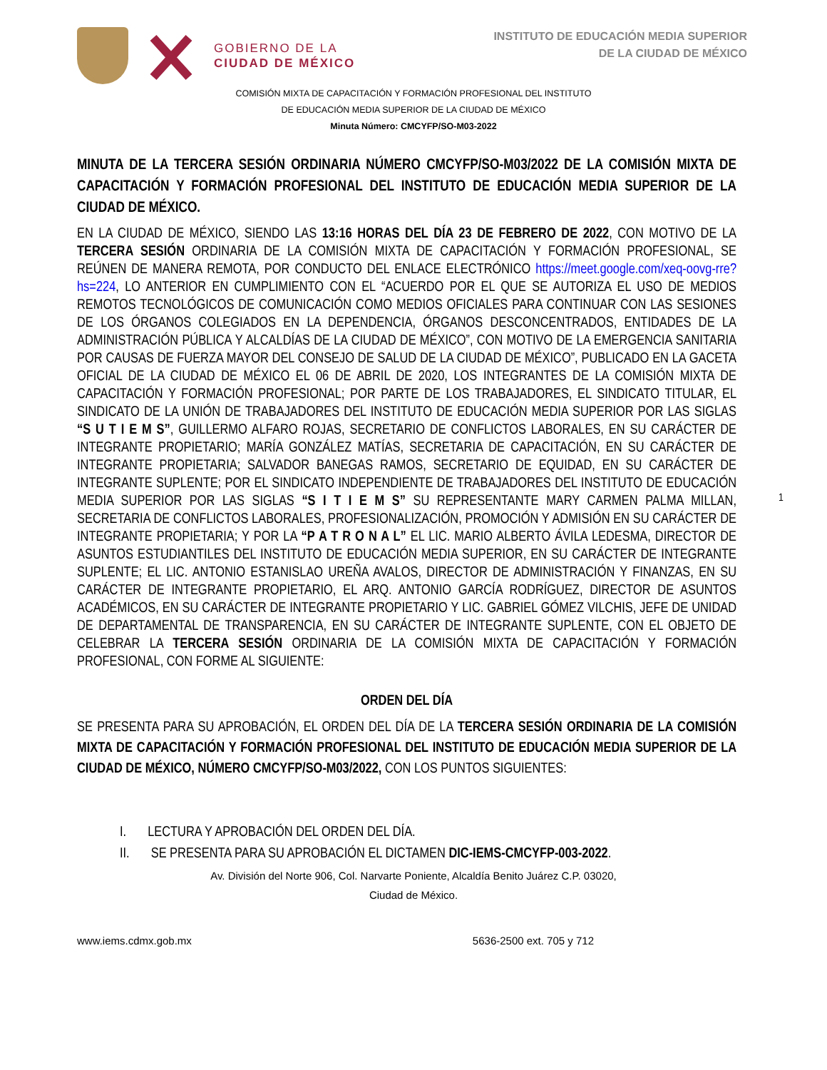GOBIERNO DE LA
CIUDAD DE MÉXICO
INSTITUTO DE EDUCACIÓN MEDIA SUPERIOR
DE LA CIUDAD DE MÉXICO
COMISIÓN MIXTA DE CAPACITACIÓN Y FORMACIÓN PROFESIONAL DEL INSTITUTO
DE EDUCACIÓN MEDIA SUPERIOR DE LA CIUDAD DE MÉXICO
Minuta Número: CMCYFP/SO-M03-2022
MINUTA DE LA TERCERA SESIÓN ORDINARIA NÚMERO CMCYFP/SO-M03/2022 DE LA COMISIÓN MIXTA DE CAPACITACIÓN Y FORMACIÓN PROFESIONAL DEL INSTITUTO DE EDUCACIÓN MEDIA SUPERIOR DE LA CIUDAD DE MÉXICO.
EN LA CIUDAD DE MÉXICO, SIENDO LAS 13:16 HORAS DEL DÍA 23 DE FEBRERO DE 2022, CON MOTIVO DE LA TERCERA SESIÓN ORDINARIA DE LA COMISIÓN MIXTA DE CAPACITACIÓN Y FORMACIÓN PROFESIONAL, SE REÚNEN DE MANERA REMOTA, POR CONDUCTO DEL ENLACE ELECTRÓNICO https://meet.google.com/xeq-oovg-rre?hs=224, LO ANTERIOR EN CUMPLIMIENTO CON EL “ACUERDO POR EL QUE SE AUTORIZA EL USO DE MEDIOS REMOTOS TECNOLÓGICOS DE COMUNICACIÓN COMO MEDIOS OFICIALES PARA CONTINUAR CON LAS SESIONES DE LOS ÓRGANOS COLEGIADOS EN LA DEPENDENCIA, ÓRGANOS DESCONCENTRADOS, ENTIDADES DE LA ADMINISTRACIÓN PÚBLICA Y ALCALDÍAS DE LA CIUDAD DE MÉXICO”, CON MOTIVO DE LA EMERGENCIA SANITARIA POR CAUSAS DE FUERZA MAYOR DEL CONSEJO DE SALUD DE LA CIUDAD DE MÉXICO”, PUBLICADO EN LA GACETA OFICIAL DE LA CIUDAD DE MÉXICO EL 06 DE ABRIL DE 2020, LOS INTEGRANTES DE LA COMISIÓN MIXTA DE CAPACITACIÓN Y FORMACIÓN PROFESIONAL; POR PARTE DE LOS TRABAJADORES, EL SINDICATO TITULAR, EL SINDICATO DE LA UNIÓN DE TRABAJADORES DEL INSTITUTO DE EDUCACIÓN MEDIA SUPERIOR POR LAS SIGLAS “S U T I E M S”, GUILLERMO ALFARO ROJAS, SECRETARIO DE CONFLICTOS LABORALES, EN SU CARÁCTER DE INTEGRANTE PROPIETARIO; MARÍA GONZÁLEZ MATÍAS, SECRETARIA DE CAPACITACIÓN, EN SU CARÁCTER DE INTEGRANTE PROPIETARIA; SALVADOR BANEGAS RAMOS, SECRETARIO DE EQUIDAD, EN SU CARÁCTER DE INTEGRANTE SUPLENTE; POR EL SINDICATO INDEPENDIENTE DE TRABAJADORES DEL INSTITUTO DE EDUCACIÓN MEDIA SUPERIOR POR LAS SIGLAS “S I T I E M S” SU REPRESENTANTE MARY CARMEN PALMA MILLAN, SECRETARIA DE CONFLICTOS LABORALES, PROFESIONALIZACIÓN, PROMOCIÓN Y ADMISIÓN EN SU CARÁCTER DE INTEGRANTE PROPIETARIA; Y POR LA “P A T R O N A L” EL LIC. MARIO ALBERTO ÁVILA LEDESMA, DIRECTOR DE ASUNTOS ESTUDIANTILES DEL INSTITUTO DE EDUCACIÓN MEDIA SUPERIOR, EN SU CARÁCTER DE INTEGRANTE SUPLENTE; EL LIC. ANTONIO ESTANISLAO UREÑA AVALOS, DIRECTOR DE ADMINISTRACIÓN Y FINANZAS, EN SU CARÁCTER DE INTEGRANTE PROPIETARIO, EL ARQ. ANTONIO GARCÍA RODRÍGUEZ, DIRECTOR DE ASUNTOS ACADÉMICOS, EN SU CARÁCTER DE INTEGRANTE PROPIETARIO Y LIC. GABRIEL GÓMEZ VILCHIS, JEFE DE UNIDAD DE DEPARTAMENTAL DE TRANSPARENCIA, EN SU CARÁCTER DE INTEGRANTE SUPLENTE, CON EL OBJETO DE CELEBRAR LA TERCERA SESIÓN ORDINARIA DE LA COMISIÓN MIXTA DE CAPACITACIÓN Y FORMACIÓN PROFESIONAL, CON FORME AL SIGUIENTE:
ORDEN DEL DÍA
SE PRESENTA PARA SU APROBACIÓN, EL ORDEN DEL DÍA DE LA TERCERA SESIÓN ORDINARIA DE LA COMISIÓN MIXTA DE CAPACITACIÓN Y FORMACIÓN PROFESIONAL DEL INSTITUTO DE EDUCACIÓN MEDIA SUPERIOR DE LA CIUDAD DE MÉXICO, NÚMERO CMCYFP/SO-M03/2022, CON LOS PUNTOS SIGUIENTES:
I. LECTURA Y APROBACIÓN DEL ORDEN DEL DÍA.
II. SE PRESENTA PARA SU APROBACIÓN EL DICTAMEN DIC-IEMS-CMCYFP-003-2022.
Av. División del Norte 906, Col. Narvarte Poniente, Alcaldía Benito Juárez C.P. 03020,
Ciudad de México.
www.iems.cdmx.gob.mx 5636-2500 ext. 705 y 712
1